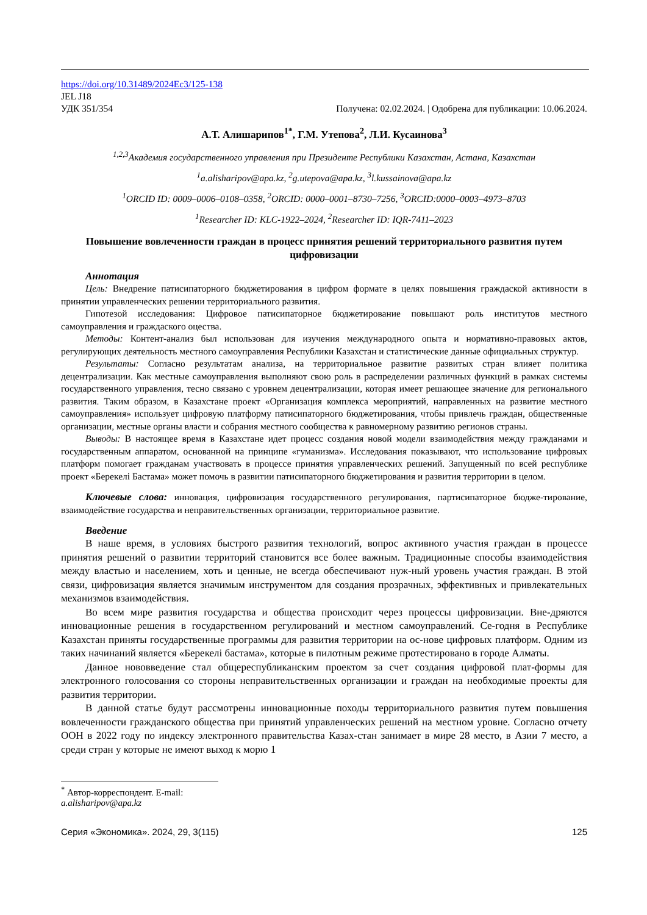https://doi.org/10.31489/2024Ec3/125-138
JEL J18
УДК 351/354 Получена: 02.02.2024. | Одобрена для публикации: 10.06.2024.
А.Т. Алишарипов<sup>1*</sup>, Г.М. Утепова<sup>2</sup>, Л.И. Кусаинова<sup>3</sup>
<sup>1,2,3</sup>Академия государственного управления при Президенте Республики Казахстан, Астана, Казахстан
<sup>1</sup> a.alisharipov@apa.kz, <sup>2</sup>g.utepova@apa.kz, <sup>3</sup>l.kussainova@apa.kz
<sup>1</sup> ORCID ID: 0009–0006–0108–0358, <sup>2</sup>ORCID: 0000–0001–8730–7256, <sup>3</sup>ORCID:0000–0003–4973–8703
<sup>1</sup> Researcher ID: KLC-1922–2024, <sup>2</sup>Researcher ID: IQR-7411–2023
Повышение вовлеченности граждан в процесс принятия решений территориального развития путем цифровизации
Аннотация
Цель: Внедрение патисипаторного бюджетирования в цифром формате в целях повышения граждаской активности в принятии управленческих решении территориального развития.
Гипотезой исследования: Цифровое патисипаторное бюджетирование повышают роль институтов местного самоуправления и граждаского оцества.
Методы: Контент-анализ был использован для изучения международного опыта и нормативно-правовых актов, регулирующих деятельность местного самоуправления Республики Казахстан и статистические данные официальных структур.
Результаты: Согласно результатам анализа, на территориальное развитие развитых стран влияет политика децентрализации. Как местные самоуправления выполняют свою роль в распределении различных функций в рамках системы государственного управления, тесно связано с уровнем децентрализации, которая имеет решающее значение для регионального развития. Таким образом, в Казахстане проект «Организация комплекса мероприятий, направленных на развитие местного самоуправления» использует цифровую платформу патисипаторного бюджетирования, чтобы привлечь граждан, общественные организации, местные органы власти и собрания местного сообщества к равномерному развитию регионов страны.
Выводы: В настоящее время в Казахстане идет процесс создания новой модели взаимодействия между гражданами и государственным аппаратом, основанной на принципе «гуманизма». Исследования показывают, что использование цифровых платформ помогает гражданам участвовать в процессе принятия управленческих решений. Запущенный по всей республике проект «Берекелі Бастама» может помочь в развитии патисипаторного бюджетирования и развития территории в целом.
Ключевые слова: инновация, цифровизация государственного регулирования, партисипаторное бюдже-тирование, взаимодействие государства и неправительственных организации, территориальное развитие.
Введение
В наше время, в условиях быстрого развития технологий, вопрос активного участия граждан в процессе принятия решений о развитии территорий становится все более важным. Традиционные способы взаимодействия между властью и населением, хоть и ценные, не всегда обеспечивают нуж-ный уровень участия граждан. В этой связи, цифровизация является значимым инструментом для создания прозрачных, эффективных и привлекательных механизмов взаимодействия.
Во всем мире развития государства и общества происходит через процессы цифровизации. Вне-дряются инновационные решения в государственном регулирований и местном самоуправлений. Се-годня в Республике Казахстан приняты государственные программы для развития территории на ос-нове цифровых платформ. Одним из таких начинаний является «Берекелі бастама», которые в пилотным режиме протестировано в городе Алматы.
Данное нововведение стал общереспубликанским проектом за счет создания цифровой плат-формы для электронного голосования со стороны неправительственных организации и граждан на необходимые проекты для развития территории.
В данной статье будут рассмотрены инновационные походы территориального развития путем повышения вовлеченности гражданского общества при принятий управленческих решений на местном уровне. Согласно отчету ООН в 2022 году по индексу электронного правительства Казах-стан занимает в мире 28 место, в Азии 7 место, а среди стран у которые не имеют выход к морю 1
<sup>*</sup> Автор-корреспондент. E-mail: a.alisharipov@apa.kz
Серия «Экономика». 2024, 29, 3(115) 125